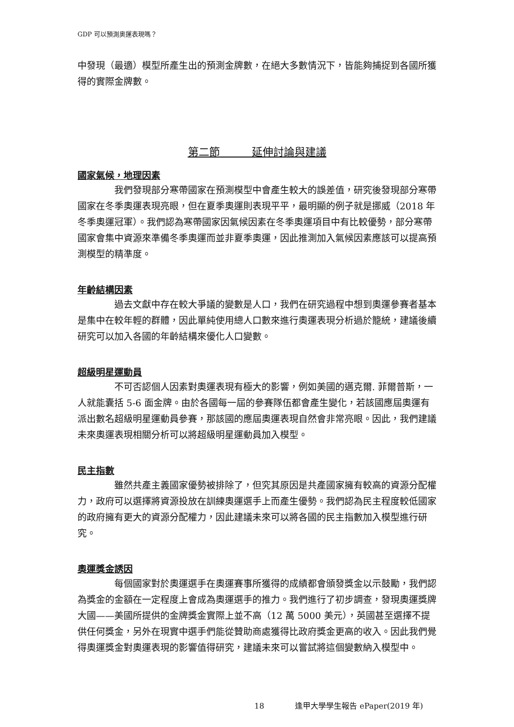GDP 可以預測奧運表現嗎？
中發現（最適）模型所產生出的預測金牌數，在絕大多數情況下，皆能夠捕捉到各國所獲得的實際金牌數。
第二節　　　延伸討論與建議
國家氣候，地理因素
我們發現部分寒帶國家在預測模型中會產生較大的誤差值，研究後發現部分寒帶國家在冬季奧運表現亮眼，但在夏季奧運則表現平平，最明顯的例子就是挪威（2018 年冬季奧運冠軍）。我們認為寒帶國家因氣候因素在冬季奧運項目中有比較優勢，部分寒帶國家會集中資源來準備冬季奧運而並非夏季奧運，因此推測加入氣候因素應該可以提高預測模型的精準度。
年齡結構因素
過去文獻中存在較大爭議的變數是人口，我們在研究過程中想到奧運參賽者基本是集中在較年輕的群體，因此單純使用總人口數來進行奧運表現分析過於籠統，建議後續研究可以加入各國的年齡結構來優化人口變數。
超級明星運動員
不可否認個人因素對奧運表現有極大的影響，例如美國的邁克爾. 菲爾普斯，一人就能囊括 5-6 面金牌。由於各國每一屆的參賽隊伍都會產生變化，若該國應屆奧運有派出數名超級明星運動員參賽，那該國的應屆奧運表現自然會非常亮眼。因此，我們建議未來奧運表現相關分析可以將超級明星運動員加入模型。
民主指數
雖然共產主義國家優勢被排除了，但究其原因是共產國家擁有較高的資源分配權力，政府可以選擇將資源投放在訓練奧運選手上而產生優勢。我們認為民主程度較低國家的政府擁有更大的資源分配權力，因此建議未來可以將各國的民主指數加入模型進行研究。
奧運獎金誘因
每個國家對於奧運選手在奧運賽事所獲得的成績都會頒發獎金以示鼓勵，我們認為獎金的金額在一定程度上會成為奧運選手的推力。我們進行了初步調查，發現奧運獎牌大國——美國所提供的金牌獎金實際上並不高（12 萬 5000 美元），英國甚至選擇不提供任何獎金，另外在現實中選手們能從贊助商處獲得比政府獎金更高的收入。因此我們覺得奧運獎金對奧運表現的影響值得研究，建議未來可以嘗試將這個變數納入模型中。
18　　　　逢甲大學學生報告 ePaper(2019 年)